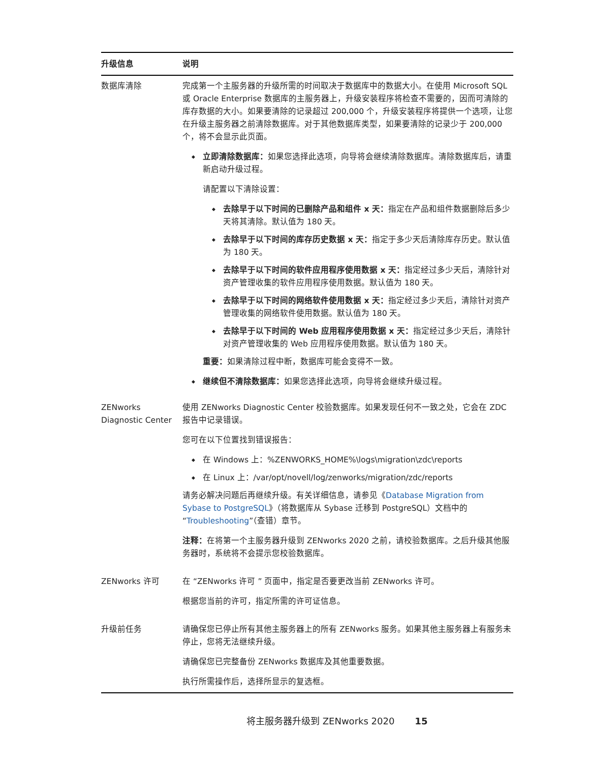| 升级信息 | 说明 |
| --- | --- |
| 数据库清除 | 完成第一个主服务器的升级所需的时间取决于数据库中的数据大小。在使用 Microsoft SQL 或 Oracle Enterprise 数据库的主服务器上，升级安装程序将检查不需要的，因而可清除的库存数据的大小。如果要清除的记录超过 200,000 个，升级安装程序将提供一个选项，让您在升级主服务器之前清除数据库。对于其他数据库类型，如果要清除的记录少于 200,000 个，将不会显示此页面。 立即清除数据库： 如果您选择此选项，向导将会继续清除数据库。清除数据库后，请重新启动升级过程。 请配置以下清除设置： 去除早于以下时间的已删除产品和组件 x 天： 指定在产品和组件数据删除后多少天将其清除。默认值为 180 天。 去除早于以下时间的库存历史数据 x 天： 指定于多少天后清除库存历史。默认值为 180 天。 去除早于以下时间的软件应用程序使用数据 x 天： 指定经过多少天后，清除针对资产管理收集的软件应用程序使用数据。默认值为 180 天。 去除早于以下时间的网络软件使用数据 x 天： 指定经过多少天后，清除针对资产管理收集的网络软件使用数据。默认值为 180 天。 去除早于以下时间的 Web 应用程序使用数据 x 天： 指定经过多少天后，清除针对资产管理收集的 Web 应用程序使用数据。默认值为 180 天。 重要： 如果清除过程中断，数据库可能会变得不一致。 继续但不清除数据库： 如果您选择此选项，向导将会继续升级过程。 |
| ZENworks Diagnostic Center | 使用 ZENworks Diagnostic Center 校验数据库。如果发现任何不一致之处，它会在 ZDC 报告中记录错误。 您可在以下位置找到错误报告： 在 Windows 上：%ZENWORKS_HOME%\logs\migration\zdc\reports 在 Linux 上：/var/opt/novell/log/zenworks/migration/zdc/reports 请务必解决问题后再继续升级。有关详细信息，请参见《 Database Migration from Sybase to PostgreSQL 》（将数据库从 Sybase 迁移到 PostgreSQL）文档中的 “ Troubleshooting ”（查错）章节。 注释： 在将第一个主服务器升级到 ZENworks 2020 之前，请校验数据库。之后升级其他服务器时，系统将不会提示您校验数据库。 |
| ZENworks 许可 | 在 “ZENworks 许可 ” 页面中，指定是否要更改当前 ZENworks 许可。 根据您当前的许可，指定所需的许可证信息。 |
| 升级前任务 | 请确保您已停止所有其他主服务器上的所有 ZENworks 服务。如果其他主服务器上有服务未停止，您将无法继续升级。 请确保您已完整备份 ZENworks 数据库及其他重要数据。 执行所需操作后，选择所显示的复选框。 |
将主服务器升级到 ZENworks 2020 15